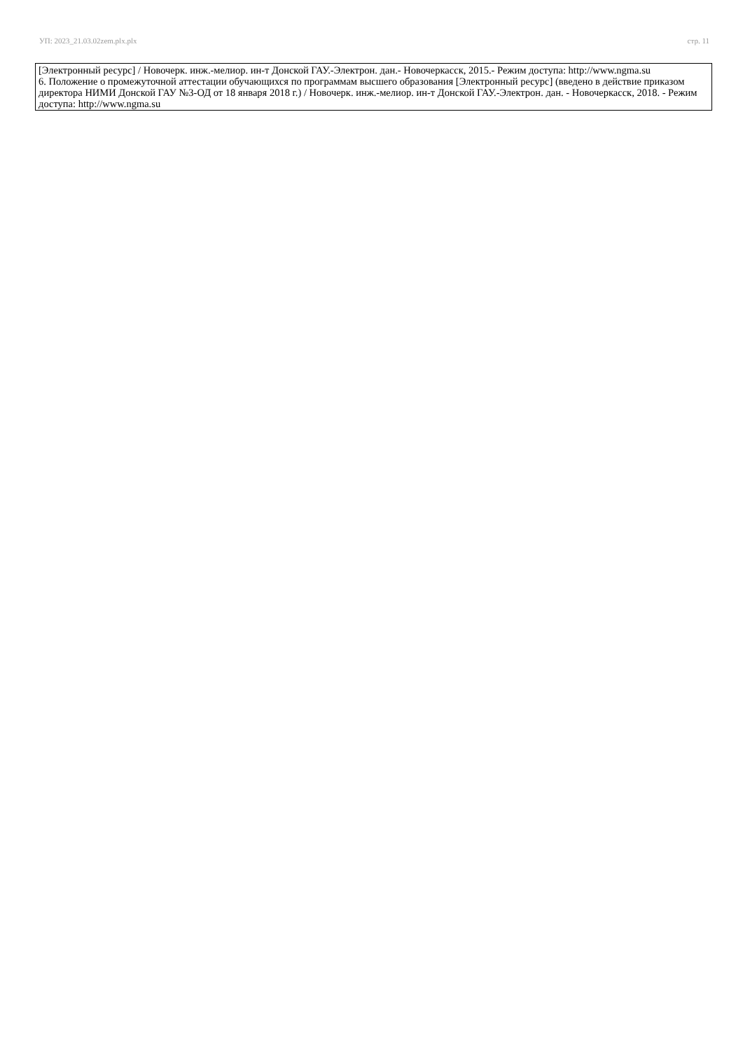УП: 2023_21.03.02zem.plx.plx стр. 11
| [Электронный ресурс] / Новочерк. инж.-мелиор. ин-т Донской ГАУ.-Электрон. дан.- Новочеркасск, 2015.- Режим доступа: http://www.ngma.su 6. Положение о промежуточной аттестации обучающихся по программам высшего образования [Электронный ресурс] (введено в действие приказом директора НИМИ Донской ГАУ №3-ОД от 18 января 2018 г.) / Новочерк. инж.-мелиор. ин-т Донской ГАУ.-Электрон. дан. - Новочеркасск, 2018. - Режим доступа: http://www.ngma.su |